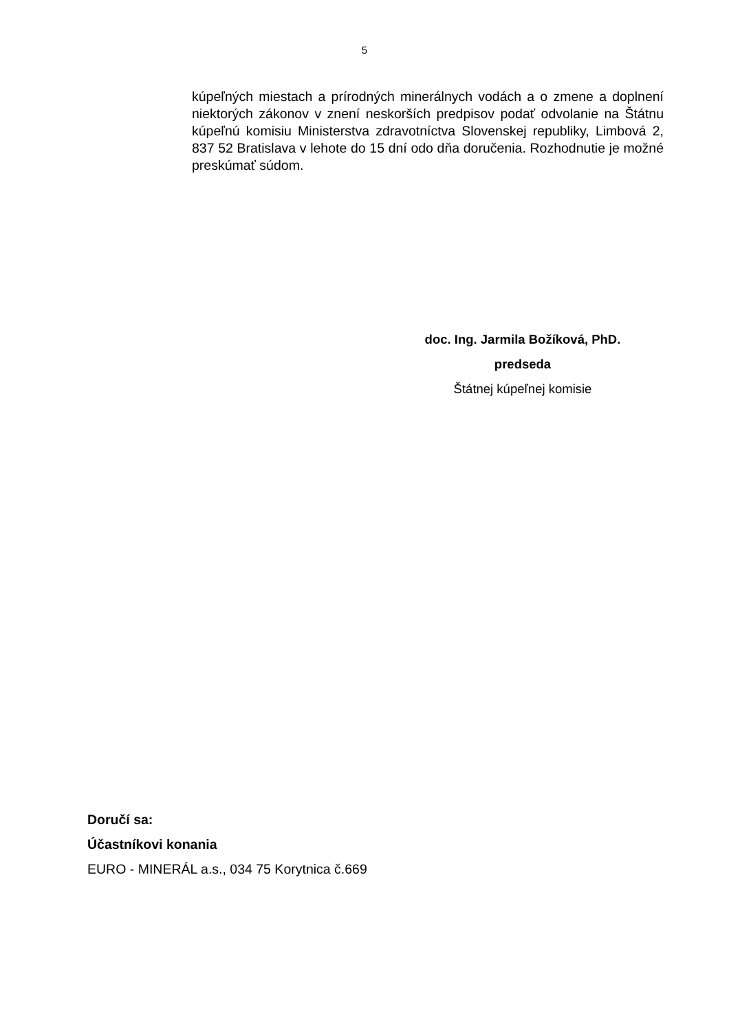5
kúpeľných miestach a prírodných minerálnych vodách a o zmene a doplnení niektorých zákonov v znení neskorších predpisov podať odvolanie na Štátnu kúpeľnú komisiu Ministerstva zdravotníctva Slovenskej republiky, Limbová 2, 837 52 Bratislava v lehote do 15 dní odo dňa doručenia. Rozhodnutie je možné preskúmať súdom.
doc. Ing. Jarmila Božíková, PhD.
predseda
Štátnej kúpeľnej komisie
Doručí sa:
Účastníkovi konania
EURO - MINERÁL a.s., 034 75 Korytnica č.669